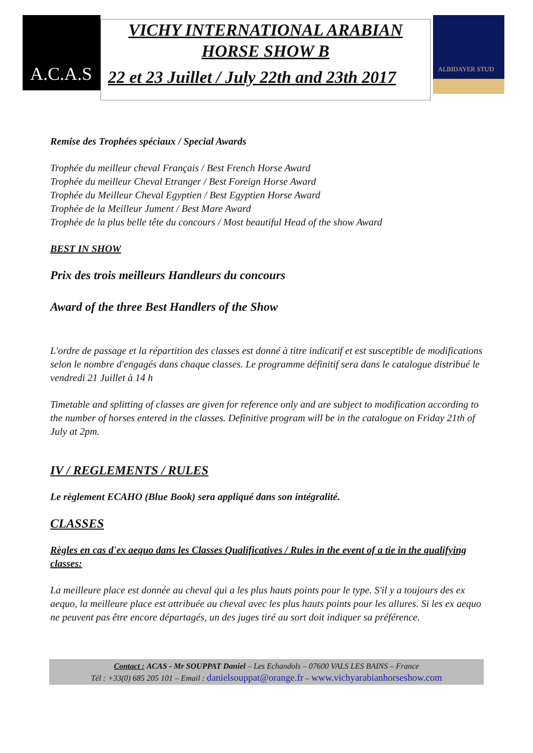A.C.A.S
VICHY INTERNATIONAL ARABIAN
HORSE SHOW B
22 et 23 Juillet / July 22th and 23th 2017
ALBIDAYER STUD
Remise des Trophées spéciaux / Special Awards
Trophée du meilleur cheval Français / Best French Horse Award
Trophée du meilleur Cheval Etranger / Best Foreign Horse Award
Trophée du Meilleur Cheval Egyptien / Best Egyptien Horse Award
Trophée de la Meilleur Jument / Best Mare Award
Trophée de la plus belle tête du concours / Most beautiful Head of the show Award
BEST IN SHOW
Prix des trois meilleurs Handleurs du concours
Award of the three Best Handlers of the Show
L'ordre de passage et la répartition des classes est donné à titre indicatif et est susceptible de modifications selon le nombre d'engagés dans chaque classes. Le programme définitif sera dans le catalogue distribué le vendredi 21 Juillet à 14 h
Timetable and splitting of classes are given for reference only and are subject to modification according to the number of horses entered in the classes. Definitive program will be in the catalogue on Friday 21th of July at 2pm.
IV / REGLEMENTS / RULES
Le règlement ECAHO (Blue Book) sera appliqué dans son intégralité.
CLASSES
Règles en cas d'ex aequo dans les Classes Qualificatives / Rules in the event of a tie in the qualifying classes:
La meilleure place est donnée au cheval qui a les plus hauts points pour le type. S'il y a toujours des ex aequo, la meilleure place est attribuée au cheval avec les plus hauts points pour les allures. Si les ex aequo ne peuvent pas être encore départagés, un des juges tiré au sort doit indiquer sa préférence.
Contact : ACAS - Mr SOUPPAT Daniel – Les Echandols – 07600 VALS LES BAINS – France
Tél : +33(0) 685 205 101 – Email : danielsouppat@orange.fr – www.vichyarabianhorseshow.com